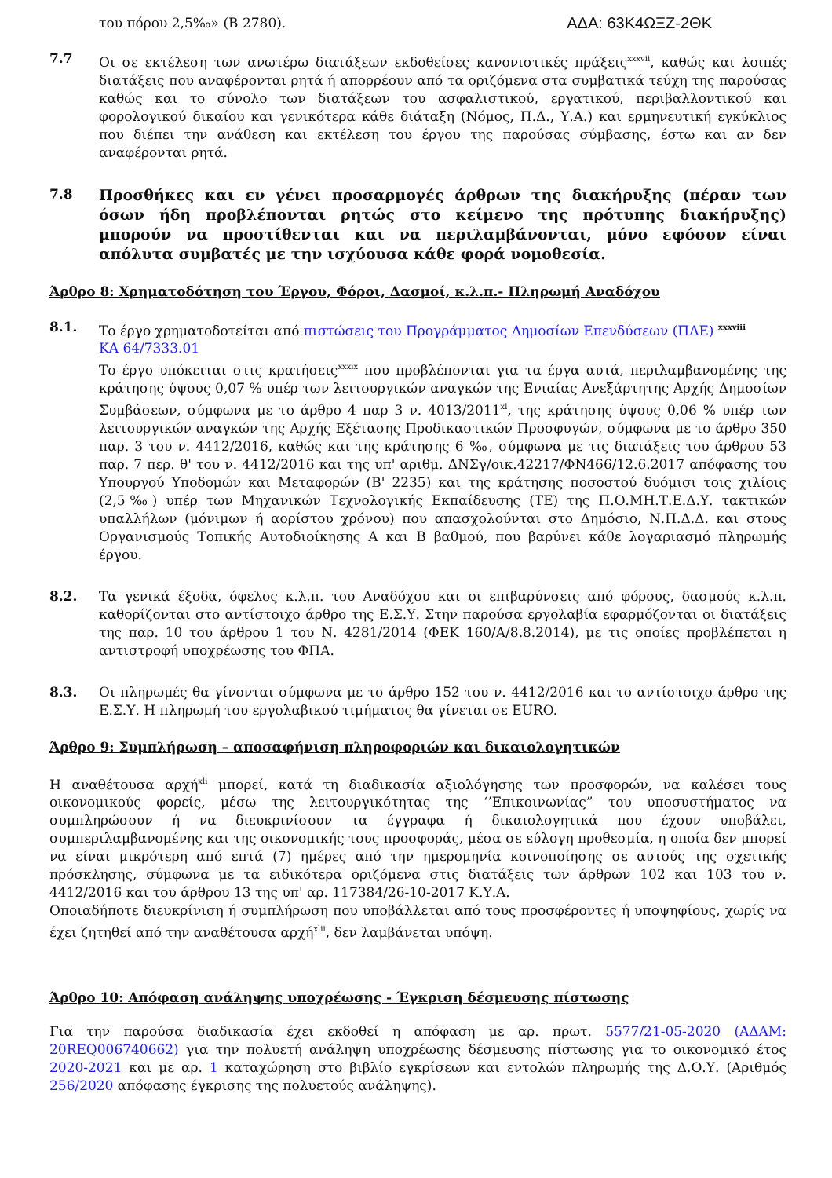του πόρου 2,5‰» (Β 2780).
ΑΔΑ: 63Κ4ΩΞΖ-2ΘΚ
7.7 Οι σε εκτέλεση των ανωτέρω διατάξεων εκδοθείσες κανονιστικές πράξεις<sup>xxxvii</sup>, καθώς και λοιπές διατάξεις που αναφέρονται ρητά ή απορρέουν από τα οριζόμενα στα συμβατικά τεύχη της παρούσας καθώς και το σύνολο των διατάξεων του ασφαλιστικού, εργατικού, περιβαλλοντικού και φορολογικού δικαίου και γενικότερα κάθε διάταξη (Νόμος, Π.Δ., Υ.Α.) και ερμηνευτική εγκύκλιος που διέπει την ανάθεση και εκτέλεση του έργου της παρούσας σύμβασης, έστω και αν δεν αναφέρονται ρητά.
7.8
Προσθήκες και εν γένει προσαρμογές άρθρων της διακήρυξης (πέραν των όσων ήδη προβλέπονται ρητώς στο κείμενο της πρότυπης διακήρυξης) μπορούν να προστίθενται και να περιλαμβάνονται, μόνο εφόσον είναι απόλυτα συμβατές με την ισχύουσα κάθε φορά νομοθεσία.
Άρθρο 8: Χρηματοδότηση του Έργου, Φόροι, Δασμοί, κ.λ.π.- Πληρωμή Αναδόχου
8.1. Το έργο χρηματοδοτείται από πιστώσεις του Προγράμματος Δημοσίων Επενδύσεων (ΠΔΕ) <sup>xxxviii</sup>
ΚΑ 64/7333.01
Το έργο υπόκειται στις κρατήσεις<sup>xxxix</sup> που προβλέπονται για τα έργα αυτά, περιλαμβανομένης της κράτησης ύψους 0,07 % υπέρ των λειτουργικών αναγκών της Ενιαίας Ανεξάρτητης Αρχής Δημοσίων Συμβάσεων, σύμφωνα με το άρθρο 4 παρ 3 ν. 4013/2011<sup>xl</sup>, της κράτησης ύψους 0,06 % υπέρ των λειτουργικών αναγκών της Αρχής Εξέτασης Προδικαστικών Προσφυγών, σύμφωνα με το άρθρο 350 παρ. 3 του ν. 4412/2016, καθώς και της κράτησης 6 ‰, σύμφωνα με τις διατάξεις του άρθρου 53 παρ. 7 περ. θ' του ν. 4412/2016 και της υπ' αριθμ. ΔΝΣγ/οικ.42217/ΦΝ466/12.6.2017 απόφασης του Υπουργού Υποδομών και Μεταφορών (Β' 2235) και της κράτησης ποσοστού δυόμισι τοις χιλίοις (2,5‰) υπέρ των Μηχανικών Τεχνολογικής Εκπαίδευσης (ΤΕ) της Π.Ο.ΜΗ.Τ.Ε.Δ.Υ. τακτικών υπαλλήλων (μόνιμων ή αορίστου χρόνου) που απασχολούνται στο Δημόσιο, Ν.Π.Δ.Δ. και στους Οργανισμούς Τοπικής Αυτοδιοίκησης Α και Β βαθμού, που βαρύνει κάθε λογαριασμό πληρωμής έργου.
8.2. Τα γενικά έξοδα, όφελος κ.λ.π. του Αναδόχου και οι επιβαρύνσεις από φόρους, δασμούς κ.λ.π. καθορίζονται στο αντίστοιχο άρθρο της Ε.Σ.Υ. Στην παρούσα εργολαβία εφαρμόζονται οι διατάξεις της παρ. 10 του άρθρου 1 του Ν. 4281/2014 (ΦΕΚ 160/Α/8.8.2014), με τις οποίες προβλέπεται η αντιστροφή υποχρέωσης του ΦΠΑ.
8.3. Οι πληρωμές θα γίνονται σύμφωνα με το άρθρο 152 του ν. 4412/2016 και το αντίστοιχο άρθρο της Ε.Σ.Υ. Η πληρωμή του εργολαβικού τιμήματος θα γίνεται σε EURO.
Άρθρο 9: Συμπλήρωση – αποσαφήνιση πληροφοριών και δικαιολογητικών
Η αναθέτουσα αρχή<sup>xli</sup> μπορεί, κατά τη διαδικασία αξιολόγησης των προσφορών, να καλέσει τους οικονομικούς φορείς, μέσω της λειτουργικότητας της ‘’Επικοινωνίας” του υποσυστήματος να συμπληρώσουν ή να διευκρινίσουν τα έγγραφα ή δικαιολογητικά που έχουν υποβάλει, συμπεριλαμβανομένης και της οικονομικής τους προσφοράς, μέσα σε εύλογη προθεσμία, η οποία δεν μπορεί να είναι μικρότερη από επτά (7) ημέρες από την ημερομηνία κοινοποίησης σε αυτούς της σχετικής πρόσκλησης, σύμφωνα με τα ειδικότερα οριζόμενα στις διατάξεις των άρθρων 102 και 103 του ν. 4412/2016 και του άρθρου 13 της υπ' αρ. 117384/26-10-2017 Κ.Υ.Α.
Οποιαδήποτε διευκρίνιση ή συμπλήρωση που υποβάλλεται από τους προσφέροντες ή υποψηφίους, χωρίς να έχει ζητηθεί από την αναθέτουσα αρχή<sup>xlii</sup>, δεν λαμβάνεται υπόψη.
Άρθρο 10: Απόφαση ανάληψης υποχρέωσης - Έγκριση δέσμευσης πίστωσης
Για την παρούσα διαδικασία έχει εκδοθεί η απόφαση με αρ. πρωτ. 5577/21-05-2020 (ΑΔΑΜ: 20REQ006740662) για την πολυετή ανάληψη υποχρέωσης δέσμευσης πίστωσης για το οικονομικό έτος 2020-2021 και με αρ. 1 καταχώρηση στο βιβλίο εγκρίσεων και εντολών πληρωμής της Δ.Ο.Υ. (Αριθμός 256/2020 απόφασης έγκρισης της πολυετούς ανάληψης).